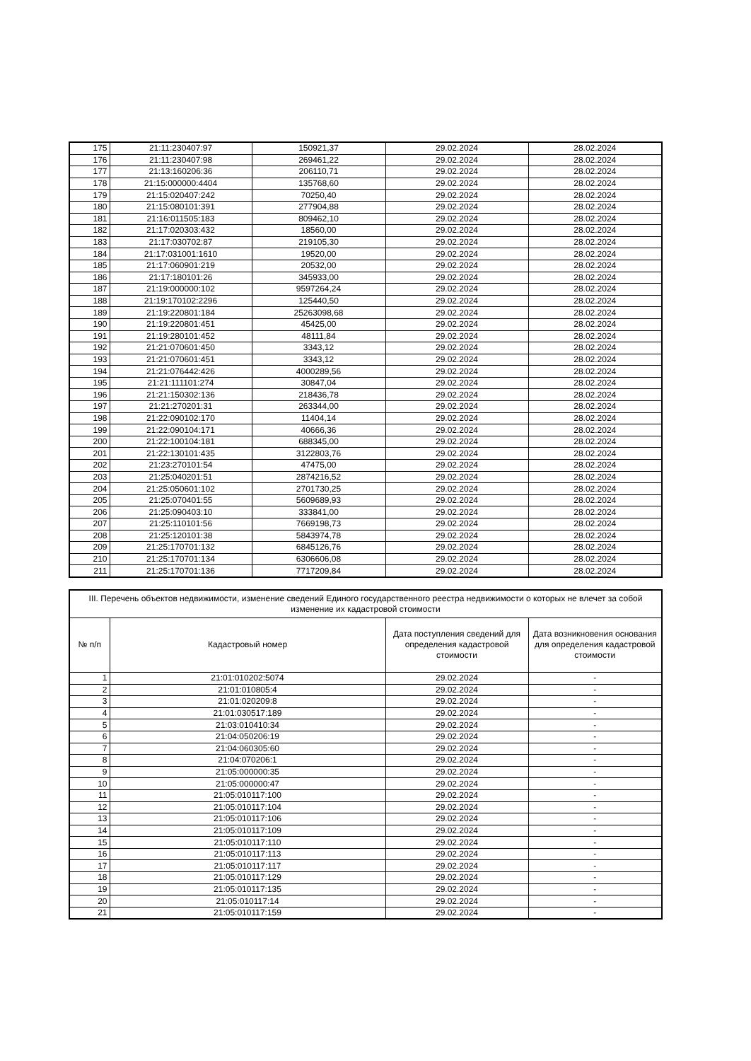| 175 | 21:11:230407:97 | 150921,37 | 29.02.2024 | 28.02.2024 |
| 176 | 21:11:230407:98 | 269461,22 | 29.02.2024 | 28.02.2024 |
| 177 | 21:13:160206:36 | 206110,71 | 29.02.2024 | 28.02.2024 |
| 178 | 21:15:000000:4404 | 135768,60 | 29.02.2024 | 28.02.2024 |
| 179 | 21:15:020407:242 | 70250,40 | 29.02.2024 | 28.02.2024 |
| 180 | 21:15:080101:391 | 277904,88 | 29.02.2024 | 28.02.2024 |
| 181 | 21:16:011505:183 | 809462,10 | 29.02.2024 | 28.02.2024 |
| 182 | 21:17:020303:432 | 18560,00 | 29.02.2024 | 28.02.2024 |
| 183 | 21:17:030702:87 | 219105,30 | 29.02.2024 | 28.02.2024 |
| 184 | 21:17:031001:1610 | 19520,00 | 29.02.2024 | 28.02.2024 |
| 185 | 21:17:060901:219 | 20532,00 | 29.02.2024 | 28.02.2024 |
| 186 | 21:17:180101:26 | 345933,00 | 29.02.2024 | 28.02.2024 |
| 187 | 21:19:000000:102 | 9597264,24 | 29.02.2024 | 28.02.2024 |
| 188 | 21:19:170102:2296 | 125440,50 | 29.02.2024 | 28.02.2024 |
| 189 | 21:19:220801:184 | 25263098,68 | 29.02.2024 | 28.02.2024 |
| 190 | 21:19:220801:451 | 45425,00 | 29.02.2024 | 28.02.2024 |
| 191 | 21:19:280101:452 | 48111,84 | 29.02.2024 | 28.02.2024 |
| 192 | 21:21:070601:450 | 3343,12 | 29.02.2024 | 28.02.2024 |
| 193 | 21:21:070601:451 | 3343,12 | 29.02.2024 | 28.02.2024 |
| 194 | 21:21:076442:426 | 4000289,56 | 29.02.2024 | 28.02.2024 |
| 195 | 21:21:111101:274 | 30847,04 | 29.02.2024 | 28.02.2024 |
| 196 | 21:21:150302:136 | 218436,78 | 29.02.2024 | 28.02.2024 |
| 197 | 21:21:270201:31 | 263344,00 | 29.02.2024 | 28.02.2024 |
| 198 | 21:22:090102:170 | 11404,14 | 29.02.2024 | 28.02.2024 |
| 199 | 21:22:090104:171 | 40666,36 | 29.02.2024 | 28.02.2024 |
| 200 | 21:22:100104:181 | 688345,00 | 29.02.2024 | 28.02.2024 |
| 201 | 21:22:130101:435 | 3122803,76 | 29.02.2024 | 28.02.2024 |
| 202 | 21:23:270101:54 | 47475,00 | 29.02.2024 | 28.02.2024 |
| 203 | 21:25:040201:51 | 2874216,52 | 29.02.2024 | 28.02.2024 |
| 204 | 21:25:050601:102 | 2701730,25 | 29.02.2024 | 28.02.2024 |
| 205 | 21:25:070401:55 | 5609689,93 | 29.02.2024 | 28.02.2024 |
| 206 | 21:25:090403:10 | 333841,00 | 29.02.2024 | 28.02.2024 |
| 207 | 21:25:110101:56 | 7669198,73 | 29.02.2024 | 28.02.2024 |
| 208 | 21:25:120101:38 | 5843974,78 | 29.02.2024 | 28.02.2024 |
| 209 | 21:25:170701:132 | 6845126,76 | 29.02.2024 | 28.02.2024 |
| 210 | 21:25:170701:134 | 6306606,08 | 29.02.2024 | 28.02.2024 |
| 211 | 21:25:170701:136 | 7717209,84 | 29.02.2024 | 28.02.2024 |
| III. Перечень объектов недвижимости, изменение сведений Единого государственного реестра недвижимости о которых не влечет за собой изменение их кадастровой стоимости | | | |
| --- | --- | --- | --- |
| № п/п | Кадастровый номер | Дата поступления сведений для определения кадастровой стоимости | Дата возникновения основания для определения кадастровой стоимости |
| 1 | 21:01:010202:5074 | 29.02.2024 | - |
| 2 | 21:01:010805:4 | 29.02.2024 | - |
| 3 | 21:01:020209:8 | 29.02.2024 | - |
| 4 | 21:01:030517:189 | 29.02.2024 | - |
| 5 | 21:03:010410:34 | 29.02.2024 | - |
| 6 | 21:04:050206:19 | 29.02.2024 | - |
| 7 | 21:04:060305:60 | 29.02.2024 | - |
| 8 | 21:04:070206:1 | 29.02.2024 | - |
| 9 | 21:05:000000:35 | 29.02.2024 | - |
| 10 | 21:05:000000:47 | 29.02.2024 | - |
| 11 | 21:05:010117:100 | 29.02.2024 | - |
| 12 | 21:05:010117:104 | 29.02.2024 | - |
| 13 | 21:05:010117:106 | 29.02.2024 | - |
| 14 | 21:05:010117:109 | 29.02.2024 | - |
| 15 | 21:05:010117:110 | 29.02.2024 | - |
| 16 | 21:05:010117:113 | 29.02.2024 | - |
| 17 | 21:05:010117:117 | 29.02.2024 | - |
| 18 | 21:05:010117:129 | 29.02.2024 | - |
| 19 | 21:05:010117:135 | 29.02.2024 | - |
| 20 | 21:05:010117:14 | 29.02.2024 | - |
| 21 | 21:05:010117:159 | 29.02.2024 | - |